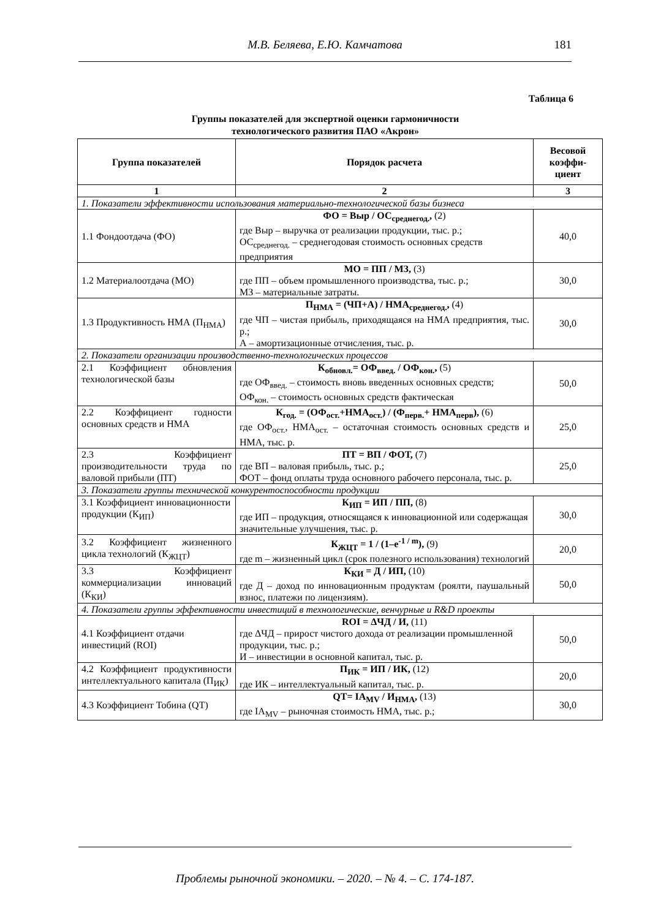М.В. Беляева, Е.Ю. Камчатова
181
Таблица 6
Группы показателей для экспертной оценки гармоничности
технологического развития ПАО «Акрон»
| Группа показателей | Порядок расчета | Весовой коэффи-циент |
| --- | --- | --- |
| 1 | 2 | 3 |
| 1. Показатели эффективности использования материально-технологической базы бизнеса | | |
| 1.1 Фондоотдача (ФО) | ФО = Выр / ОС<sub>среднегод.</sub>, (2) где Выр – выручка от реализации продукции, тыс. р.; ОС<sub>среднегод.</sub> – среднегодовая стоимость основных средств предприятия | 40,0 |
| 1.2 Материалоотдача (МО) | МО = ПП / МЗ, (3) где ПП – объем промышленного производства, тыс. р.; МЗ – материальные затраты. | 30,0 |
| 1.3 Продуктивность НМА (П<sub>НМА</sub>) | П<sub>НМА</sub> = (ЧП+А) / НМА<sub>среднегод.</sub>, (4) где ЧП – чистая прибыль, приходящаяся на НМА предприятия, тыс. р.; А – амортизационные отчисления, тыс. р. | 30,0 |
| 2. Показатели организации производственно-технологических процессов | | |
| 2.1 Коэффициент обновления технологической базы | К<sub>обновл.</sub>= ОФ<sub>введ.</sub> / ОФ<sub>кон.</sub>, (5) где ОФ<sub>введ.</sub> – стоимость вновь введенных основных средств; ОФ<sub>кон.</sub> – стоимость основных средств фактическая | 50,0 |
| 2.2 Коэффициент годности основных средств и НМА | К<sub>год.</sub> = (ОФ<sub>ост.</sub>+НМА<sub>ост.</sub>) / (Ф<sub>перв.</sub>+ НМА<sub>перв</sub>), (6) где ОФ<sub>ост.</sub>, НМА<sub>ост.</sub> – остаточная стоимость основных средств и НМА, тыс. р. | 25,0 |
| 2.3 Коэффициент производительности труда по валовой прибыли (ПТ) | ПТ = ВП / ФОТ, (7) где ВП – валовая прибыль, тыс. р.; ФОТ – фонд оплаты труда основного рабочего персонала, тыс. р. | 25,0 |
| 3. Показатели группы технической конкурентоспособности продукции | | |
| 3.1 Коэффициент инновационности продукции (К<sub>ИП</sub>) | К<sub>ИП</sub> = ИП / ПП, (8) где ИП – продукция, относящаяся к инновационной или содержащая значительные улучшения, тыс. р. | 30,0 |
| 3.2 Коэффициент жизненного цикла технологий (К<sub>ЖЦТ</sub>) | К<sub>ЖЦТ</sub> = 1 / (1–e<sup>-1 / m</sup>), (9) где m – жизненный цикл (срок полезного использования) технологий | 20,0 |
| 3.3 Коэффициент коммерциализации инноваций (К<sub>КИ</sub>) | К<sub>КИ</sub> = Д / ИП, (10) где Д – доход по инновационным продуктам (роялти, паушальный взнос, платежи по лицензиям). | 50,0 |
| 4. Показатели группы эффективности инвестиций в технологические, венчурные и R&D проекты | | |
| 4.1 Коэффициент отдачи инвестиций (ROI) | ROI = ΔЧД / И, (11) где ΔЧД – прирост чистого дохода от реализации промышленной продукции, тыс. р.; И – инвестиции в основной капитал, тыс. р. | 50,0 |
| 4.2 Коэффициент продуктивности интеллектуального капитала (П<sub>ИК</sub>) | П<sub>ИК</sub> = ИП / ИК, (12) где ИК – интеллектуальный капитал, тыс. р. | 20,0 |
| 4.3 Коэффициент Тобина (QT) | QT= IA<sub>MV</sub> / И<sub>НМА</sub>, (13) где IA<sub>MV</sub> – рыночная стоимость НМА, тыс. р.; | 30,0 |
Проблемы рыночной экономики. – 2020. – № 4. – С. 174-187.